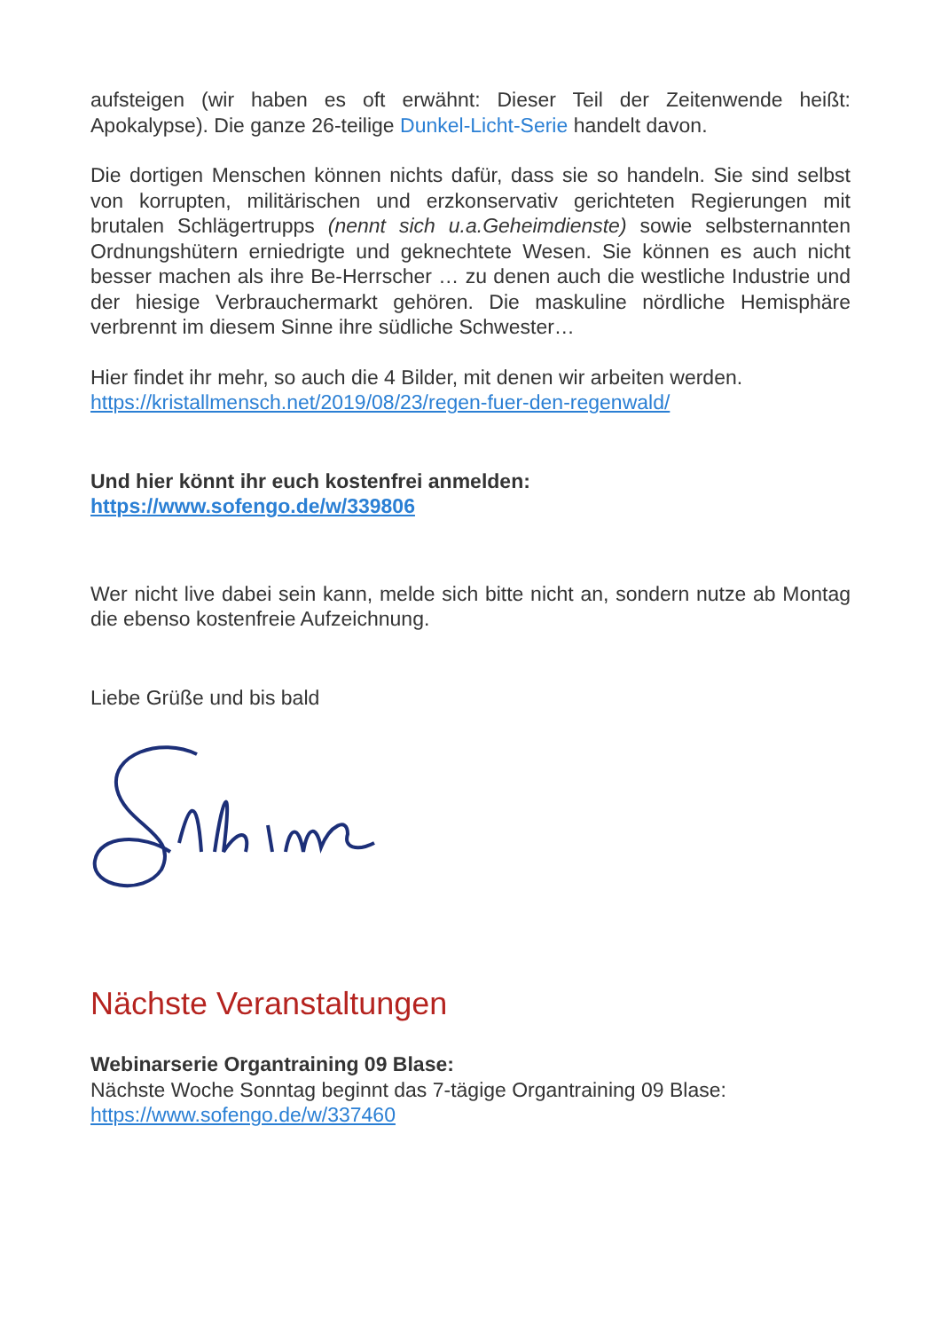aufsteigen (wir haben es oft erwähnt: Dieser Teil der Zeitenwende heißt: Apokalypse). Die ganze 26-teilige Dunkel-Licht-Serie handelt davon.
Die dortigen Menschen können nichts dafür, dass sie so handeln. Sie sind selbst von korrupten, militärischen und erzkonservativ gerichteten Regierungen mit brutalen Schlägertrupps (nennt sich u.a.Geheimdienste) sowie selbsternannten Ordnungshütern erniedrigte und geknechtete Wesen. Sie können es auch nicht besser machen als ihre Be-Herrscher … zu denen auch die westliche Industrie und der hiesige Verbrauchermarkt gehören. Die maskuline nördliche Hemisphäre verbrennt im diesem Sinne ihre südliche Schwester…
Hier findet ihr mehr, so auch die 4 Bilder, mit denen wir arbeiten werden.
https://kristallmensch.net/2019/08/23/regen-fuer-den-regenwald/
Und hier könnt ihr euch kostenfrei anmelden:
https://www.sofengo.de/w/339806
Wer nicht live dabei sein kann, melde sich bitte nicht an, sondern nutze ab Montag die ebenso kostenfreie Aufzeichnung.
Liebe Grüße und bis bald
Nächste Veranstaltungen
Webinarserie Organtraining 09 Blase:
Nächste Woche Sonntag beginnt das 7-tägige Organtraining 09 Blase:
https://www.sofengo.de/w/337460